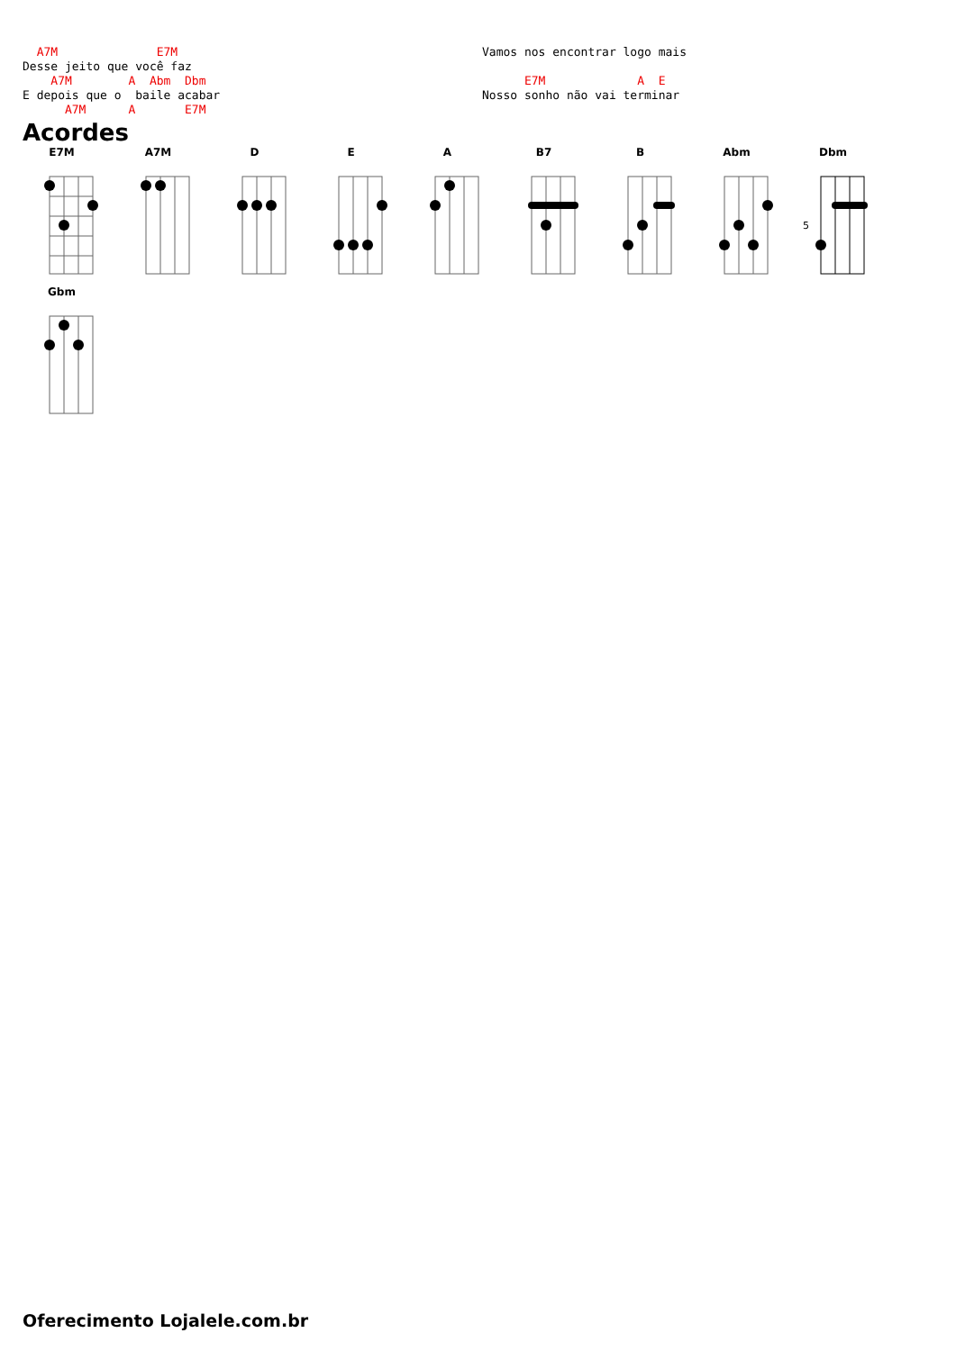A7M              E7M
Desse jeito que você faz
    A7M        A  Abm  Dbm
E depois que o  baile acabar
      A7M      A       E7M
Vamos nos encontrar logo mais

      E7M             A  E
Nosso sonho não vai terminar
Acordes
E7M
A7M
D
E
A
B7
B
Abm
Dbm
5
Gbm
Oferecimento Lojalele.com.br